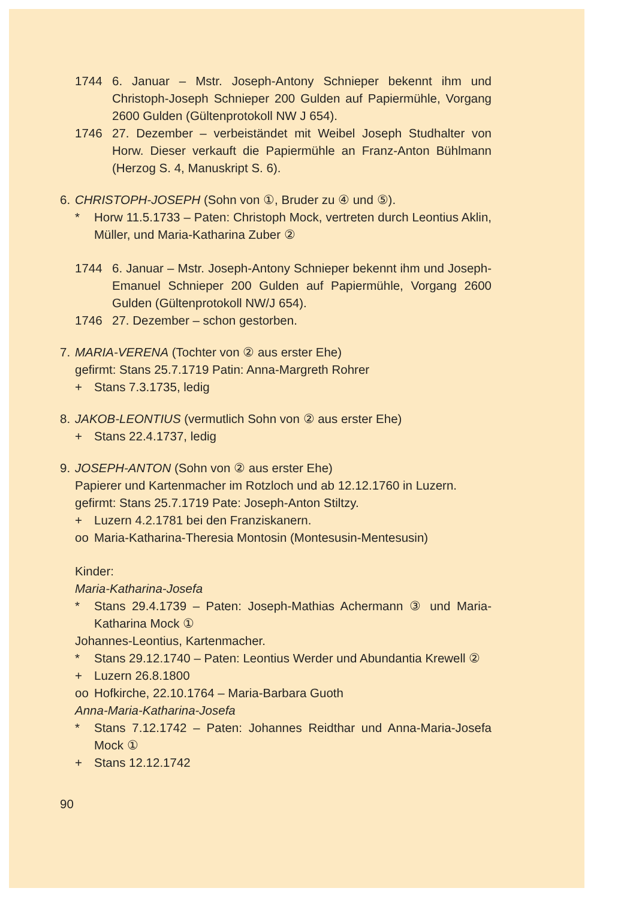1744 6. Januar – Mstr. Joseph-Antony Schnieper bekennt ihm und Christoph-Joseph Schnieper 200 Gulden auf Papiermühle, Vorgang 2600 Gulden (Gültenprotokoll NW J 654).
1746 27. Dezember – verbeiständet mit Weibel Joseph Studhalter von Horw. Dieser verkauft die Papiermühle an Franz-Anton Bühlmann (Herzog S. 4, Manuskript S. 6).
6. CHRISTOPH-JOSEPH (Sohn von ①, Bruder zu ④ und ⑤).
* Horw 11.5.1733 – Paten: Christoph Mock, vertreten durch Leontius Aklin, Müller, und Maria-Katharina Zuber ②
1744 6. Januar – Mstr. Joseph-Antony Schnieper bekennt ihm und Joseph-Emanuel Schnieper 200 Gulden auf Papiermühle, Vorgang 2600 Gulden (Gültenprotokoll NW/J 654).
1746 27. Dezember – schon gestorben.
7. MARIA-VERENA (Tochter von ② aus erster Ehe)
gefirmt: Stans 25.7.1719 Patin: Anna-Margreth Rohrer
+ Stans 7.3.1735, ledig
8. JAKOB-LEONTIUS (vermutlich Sohn von ② aus erster Ehe)
+ Stans 22.4.1737, ledig
9. JOSEPH-ANTON (Sohn von ② aus erster Ehe)
Papierer und Kartenmacher im Rotzloch und ab 12.12.1760 in Luzern.
gefirmt: Stans 25.7.1719 Pate: Joseph-Anton Stiltzy.
+ Luzern 4.2.1781 bei den Franziskanern.
oo Maria-Katharina-Theresia Montosin (Montesusin-Mentesusin)
Kinder:
Maria-Katharina-Josefa
* Stans 29.4.1739 – Paten: Joseph-Mathias Achermann ③ und Maria-Katharina Mock ①
Johannes-Leontius, Kartenmacher.
* Stans 29.12.1740 – Paten: Leontius Werder und Abundantia Krewell ②
+ Luzern 26.8.1800
oo Hofkirche, 22.10.1764 – Maria-Barbara Guoth
Anna-Maria-Katharina-Josefa
* Stans 7.12.1742 – Paten: Johannes Reidthar und Anna-Maria-Josefa Mock ①
+ Stans 12.12.1742
90